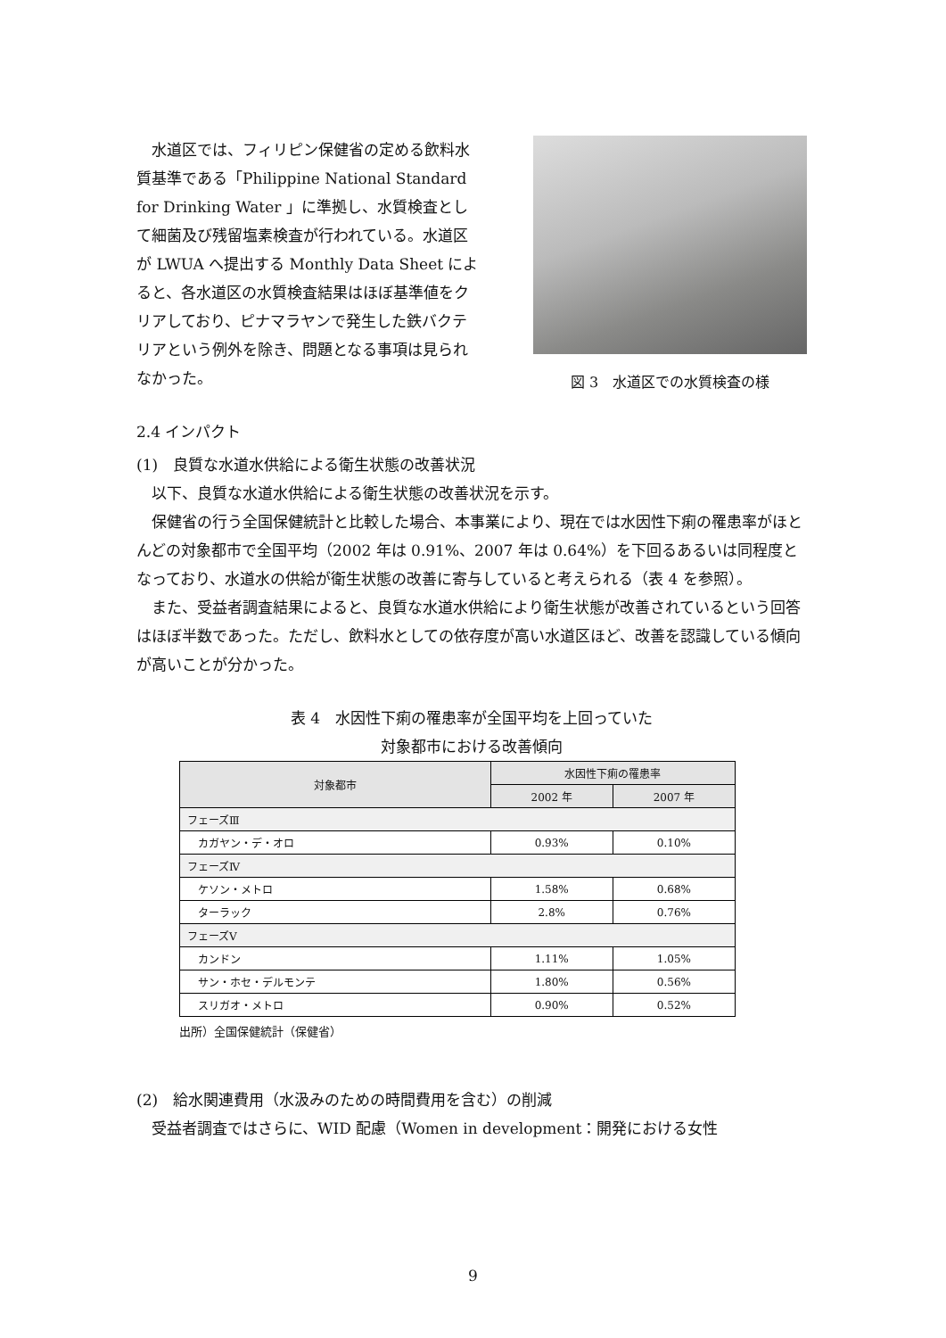水道区では、フィリピン保健省の定める飲料水質基準である「Philippine National Standard for Drinking Water 」に準拠し、水質検査として細菌及び残留塩素検査が行われている。水道区が LWUA へ提出する Monthly Data Sheet によると、各水道区の水質検査結果はほぼ基準値をクリアしており、ピナマラヤンで発生した鉄バクテリアという例外を除き、問題となる事項は見られなかった。
図 3　水道区での水質検査の様
2.4 インパクト
(1)　良質な水道水供給による衛生状態の改善状況
以下、良質な水道水供給による衛生状態の改善状況を示す。
保健省の行う全国保健統計と比較した場合、本事業により、現在では水因性下痢の罹患率がほとんどの対象都市で全国平均（2002 年は 0.91%、2007 年は 0.64%）を下回るあるいは同程度となっており、水道水の供給が衛生状態の改善に寄与していると考えられる（表 4 を参照）。
また、受益者調査結果によると、良質な水道水供給により衛生状態が改善されているという回答はほぼ半数であった。ただし、飲料水としての依存度が高い水道区ほど、改善を認識している傾向が高いことが分かった。
表 4　水因性下痢の罹患率が全国平均を上回っていた
対象都市における改善傾向
| 対象都市 | 水因性下痢の罹患率 | |
| --- | --- | --- |
| | 2002 年 | 2007 年 |
| フェーズⅢ | | |
| カガヤン・デ・オロ | 0.93% | 0.10% |
| フェーズⅣ | | |
| ケソン・メトロ | 1.58% | 0.68% |
| ターラック | 2.8% | 0.76% |
| フェーズⅤ | | |
| カンドン | 1.11% | 1.05% |
| サン・ホセ・デルモンテ | 1.80% | 0.56% |
| スリガオ・メトロ | 0.90% | 0.52% |
出所）全国保健統計（保健省）
(2)　給水関連費用（水汲みのための時間費用を含む）の削減
受益者調査ではさらに、WID 配慮（Women in development：開発における女性
9